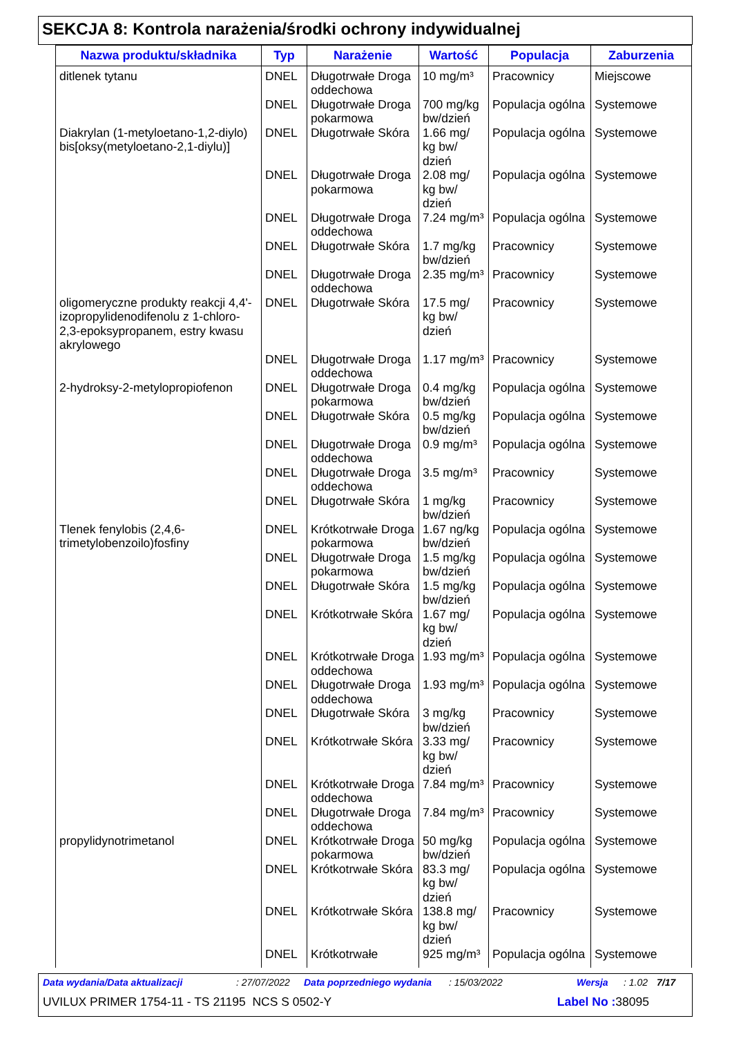SEKCJA 8: Kontrola narażenia/środki ochrony indywidualnej
| Nazwa produktu/składnika | Typ | Narażenie | Wartość | Populacja | Zaburzenia |
| --- | --- | --- | --- | --- | --- |
| ditlenek tytanu | DNEL | Długotrwałe Droga oddechowa | 10 mg/m³ | Pracownicy | Miejscowe |
| | DNEL | Długotrwałe Droga pokarmowa | 700 mg/kg bw/dzień | Populacja ogólna | Systemowe |
| Diakrylan (1-metyloetano-1,2-diylo) bis[oksy(metyloetano-2,1-diylu)] | DNEL | Długotrwałe Skóra | 1.66 mg/ kg bw/ dzień | Populacja ogólna | Systemowe |
| | DNEL | Długotrwałe Droga pokarmowa | 2.08 mg/ kg bw/ dzień | Populacja ogólna | Systemowe |
| | DNEL | Długotrwałe Droga oddechowa | 7.24 mg/m³ | Populacja ogólna | Systemowe |
| | DNEL | Długotrwałe Skóra | 1.7 mg/kg bw/dzień | Pracownicy | Systemowe |
| | DNEL | Długotrwałe Droga oddechowa | 2.35 mg/m³ | Pracownicy | Systemowe |
| oligomeryczne produkty reakcji 4,4'-izopropylidenodifenolu z 1-chloro-2,3-epoksypropanem, estry kwasu akrylowego | DNEL | Długotrwałe Skóra | 17.5 mg/ kg bw/ dzień | Pracownicy | Systemowe |
| | DNEL | Długotrwałe Droga oddechowa | 1.17 mg/m³ | Pracownicy | Systemowe |
| 2-hydroksy-2-metylopropiofenon | DNEL | Długotrwałe Droga pokarmowa | 0.4 mg/kg bw/dzień | Populacja ogólna | Systemowe |
| | DNEL | Długotrwałe Skóra | 0.5 mg/kg bw/dzień | Populacja ogólna | Systemowe |
| | DNEL | Długotrwałe Droga oddechowa | 0.9 mg/m³ | Populacja ogólna | Systemowe |
| | DNEL | Długotrwałe Droga oddechowa | 3.5 mg/m³ | Pracownicy | Systemowe |
| | DNEL | Długotrwałe Skóra | 1 mg/kg bw/dzień | Pracownicy | Systemowe |
| Tlenek fenylobis (2,4,6-trimetylobenzoilo)fosfiny | DNEL | Krótkotrwałe Droga pokarmowa | 1.67 ng/kg bw/dzień | Populacja ogólna | Systemowe |
| | DNEL | Długotrwałe Droga pokarmowa | 1.5 mg/kg bw/dzień | Populacja ogólna | Systemowe |
| | DNEL | Długotrwałe Skóra | 1.5 mg/kg bw/dzień | Populacja ogólna | Systemowe |
| | DNEL | Krótkotrwałe Skóra | 1.67 mg/ kg bw/ dzień | Populacja ogólna | Systemowe |
| | DNEL | Krótkotrwałe Droga oddechowa | 1.93 mg/m³ | Populacja ogólna | Systemowe |
| | DNEL | Długotrwałe Droga oddechowa | 1.93 mg/m³ | Populacja ogólna | Systemowe |
| | DNEL | Długotrwałe Skóra | 3 mg/kg bw/dzień | Pracownicy | Systemowe |
| | DNEL | Krótkotrwałe Skóra | 3.33 mg/ kg bw/ dzień | Pracownicy | Systemowe |
| | DNEL | Krótkotrwałe Droga oddechowa | 7.84 mg/m³ | Pracownicy | Systemowe |
| | DNEL | Długotrwałe Droga oddechowa | 7.84 mg/m³ | Pracownicy | Systemowe |
| propylidynotrimetanol | DNEL | Krótkotrwałe Droga pokarmowa | 50 mg/kg bw/dzień | Populacja ogólna | Systemowe |
| | DNEL | Krótkotrwałe Skóra | 83.3 mg/ kg bw/ dzień | Populacja ogólna | Systemowe |
| | DNEL | Krótkotrwałe Skóra | 138.8 mg/ kg bw/ dzień | Pracownicy | Systemowe |
| | DNEL | Krótkotrwałe | 925 mg/m³ | Populacja ogólna | Systemowe |
Data wydania/Data aktualizacji: 27/07/2022 Data poprzedniego wydania: 15/03/2022 Wersja: 1.02 7/17
UVILUX PRIMER 1754-11 - TS 21195 NCS S 0502-Y Label No : 38095